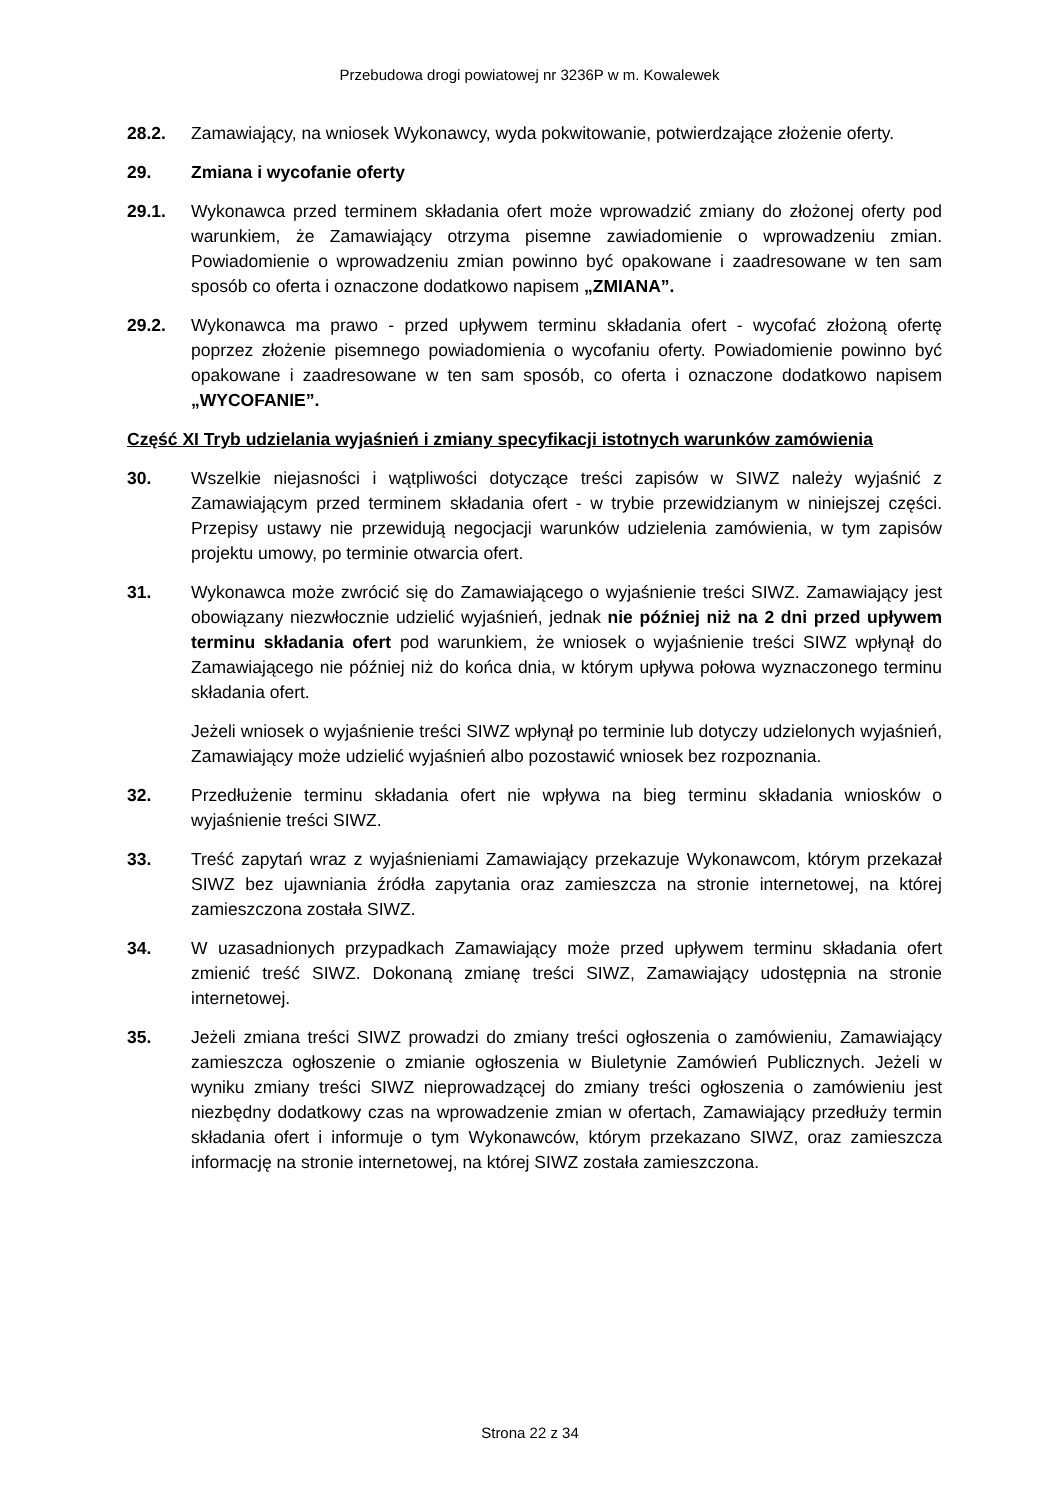Przebudowa drogi powiatowej nr 3236P w m. Kowalewek
28.2. Zamawiający, na wniosek Wykonawcy, wyda pokwitowanie, potwierdzające złożenie oferty.
29. Zmiana i wycofanie oferty
29.1. Wykonawca przed terminem składania ofert może wprowadzić zmiany do złożonej oferty pod warunkiem, że Zamawiający otrzyma pisemne zawiadomienie o wprowadzeniu zmian. Powiadomienie o wprowadzeniu zmian powinno być opakowane i zaadresowane w ten sam sposób co oferta i oznaczone dodatkowo napisem „ZMIANA”.
29.2. Wykonawca ma prawo - przed upływem terminu składania ofert - wycofać złożoną ofertę poprzez złożenie pisemnego powiadomienia o wycofaniu oferty. Powiadomienie powinno być opakowane i zaadresowane w ten sam sposób, co oferta i oznaczone dodatkowo napisem „WYCOFANIE”.
Część XI Tryb udzielania wyjaśnień i zmiany specyfikacji istotnych warunków zamówienia
30. Wszelkie niejasności i wątpliwości dotyczące treści zapisów w SIWZ należy wyjaśnić z Zamawiającym przed terminem składania ofert - w trybie przewidzianym w niniejszej części. Przepisy ustawy nie przewidują negocjacji warunków udzielenia zamówienia, w tym zapisów projektu umowy, po terminie otwarcia ofert.
31. Wykonawca może zwrócić się do Zamawiającego o wyjaśnienie treści SIWZ. Zamawiający jest obowiązany niezwłocznie udzielić wyjaśnień, jednak nie później niż na 2 dni przed upływem terminu składania ofert pod warunkiem, że wniosek o wyjaśnienie treści SIWZ wpłynął do Zamawiającego nie później niż do końca dnia, w którym upływa połowa wyznaczonego terminu składania ofert.
Jeżeli wniosek o wyjaśnienie treści SIWZ wpłynął po terminie lub dotyczy udzielonych wyjaśnień, Zamawiający może udzielić wyjaśnień albo pozostawić wniosek bez rozpoznania.
32. Przedłużenie terminu składania ofert nie wpływa na bieg terminu składania wniosków o wyjaśnienie treści SIWZ.
33. Treść zapytań wraz z wyjaśnieniami Zamawiający przekazuje Wykonawcom, którym przekazał SIWZ bez ujawniania źródła zapytania oraz zamieszcza na stronie internetowej, na której zamieszczona została SIWZ.
34. W uzasadnionych przypadkach Zamawiający może przed upływem terminu składania ofert zmienić treść SIWZ. Dokonaną zmianę treści SIWZ, Zamawiający udostępnia na stronie internetowej.
35. Jeżeli zmiana treści SIWZ prowadzi do zmiany treści ogłoszenia o zamówieniu, Zamawiający zamieszcza ogłoszenie o zmianie ogłoszenia w Biuletynie Zamówień Publicznych. Jeżeli w wyniku zmiany treści SIWZ nieprowadzącej do zmiany treści ogłoszenia o zamówieniu jest niezbędny dodatkowy czas na wprowadzenie zmian w ofertach, Zamawiający przedłuży termin składania ofert i informuje o tym Wykonawców, którym przekazano SIWZ, oraz zamieszcza informację na stronie internetowej, na której SIWZ została zamieszczona.
Strona 22 z 34